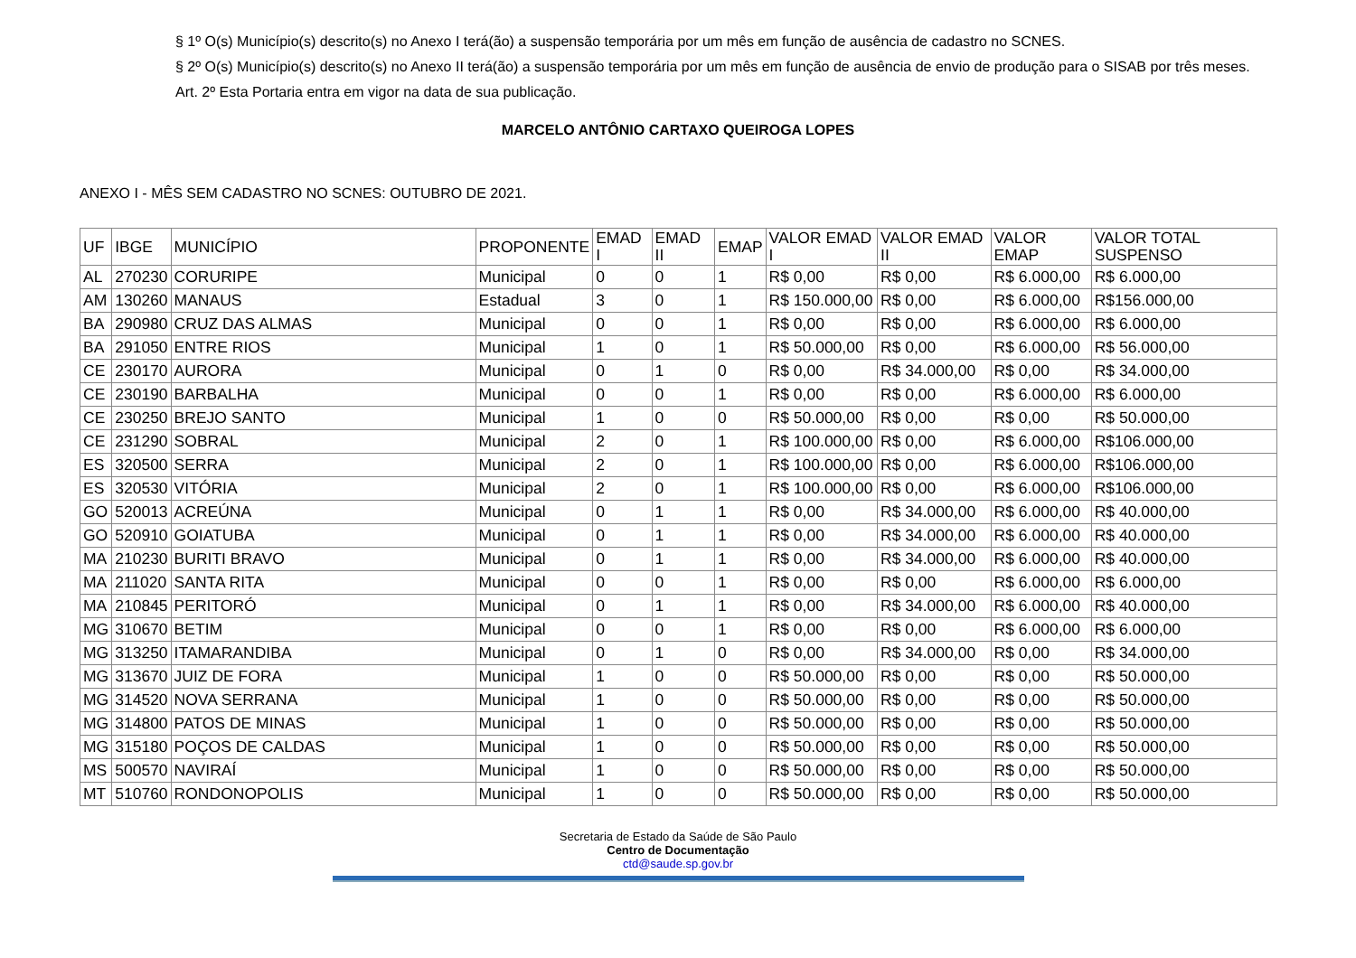§ 1º O(s) Município(s) descrito(s) no Anexo I terá(ão) a suspensão temporária por um mês em função de ausência de cadastro no SCNES.
§ 2º O(s) Município(s) descrito(s) no Anexo II terá(ão) a suspensão temporária por um mês em função de ausência de envio de produção para o SISAB por três meses.
Art. 2º Esta Portaria entra em vigor na data de sua publicação.
MARCELO ANTÔNIO CARTAXO QUEIROGA LOPES
ANEXO I - MÊS SEM CADASTRO NO SCNES: OUTUBRO DE 2021.
| UF | IBGE | MUNICÍPIO | PROPONENTE | EMAD I | EMAD II | EMAP | VALOR EMAD I | VALOR EMAD II | VALOR EMAP | VALOR TOTAL SUSPENSO |
| --- | --- | --- | --- | --- | --- | --- | --- | --- | --- | --- |
| AL | 270230 | CORURIPE | Municipal | 0 | 0 | 1 | R$ 0,00 | R$ 0,00 | R$ 6.000,00 | R$ 6.000,00 |
| AM | 130260 | MANAUS | Estadual | 3 | 0 | 1 | R$ 150.000,00 | R$ 0,00 | R$ 6.000,00 | R$156.000,00 |
| BA | 290980 | CRUZ DAS ALMAS | Municipal | 0 | 0 | 1 | R$ 0,00 | R$ 0,00 | R$ 6.000,00 | R$ 6.000,00 |
| BA | 291050 | ENTRE RIOS | Municipal | 1 | 0 | 1 | R$ 50.000,00 | R$ 0,00 | R$ 6.000,00 | R$ 56.000,00 |
| CE | 230170 | AURORA | Municipal | 0 | 1 | 0 | R$ 0,00 | R$ 34.000,00 | R$ 0,00 | R$ 34.000,00 |
| CE | 230190 | BARBALHA | Municipal | 0 | 0 | 1 | R$ 0,00 | R$ 0,00 | R$ 6.000,00 | R$ 6.000,00 |
| CE | 230250 | BREJO SANTO | Municipal | 1 | 0 | 0 | R$ 50.000,00 | R$ 0,00 | R$ 0,00 | R$ 50.000,00 |
| CE | 231290 | SOBRAL | Municipal | 2 | 0 | 1 | R$ 100.000,00 | R$ 0,00 | R$ 6.000,00 | R$106.000,00 |
| ES | 320500 | SERRA | Municipal | 2 | 0 | 1 | R$ 100.000,00 | R$ 0,00 | R$ 6.000,00 | R$106.000,00 |
| ES | 320530 | VITÓRIA | Municipal | 2 | 0 | 1 | R$ 100.000,00 | R$ 0,00 | R$ 6.000,00 | R$106.000,00 |
| GO | 520013 | ACREÚNA | Municipal | 0 | 1 | 1 | R$ 0,00 | R$ 34.000,00 | R$ 6.000,00 | R$ 40.000,00 |
| GO | 520910 | GOIATUBA | Municipal | 0 | 1 | 1 | R$ 0,00 | R$ 34.000,00 | R$ 6.000,00 | R$ 40.000,00 |
| MA | 210230 | BURITI BRAVO | Municipal | 0 | 1 | 1 | R$ 0,00 | R$ 34.000,00 | R$ 6.000,00 | R$ 40.000,00 |
| MA | 211020 | SANTA RITA | Municipal | 0 | 0 | 1 | R$ 0,00 | R$ 0,00 | R$ 6.000,00 | R$ 6.000,00 |
| MA | 210845 | PERITORÓ | Municipal | 0 | 1 | 1 | R$ 0,00 | R$ 34.000,00 | R$ 6.000,00 | R$ 40.000,00 |
| MG | 310670 | BETIM | Municipal | 0 | 0 | 1 | R$ 0,00 | R$ 0,00 | R$ 6.000,00 | R$ 6.000,00 |
| MG | 313250 | ITAMARANDIBA | Municipal | 0 | 1 | 0 | R$ 0,00 | R$ 34.000,00 | R$ 0,00 | R$ 34.000,00 |
| MG | 313670 | JUIZ DE FORA | Municipal | 1 | 0 | 0 | R$ 50.000,00 | R$ 0,00 | R$ 0,00 | R$ 50.000,00 |
| MG | 314520 | NOVA SERRANA | Municipal | 1 | 0 | 0 | R$ 50.000,00 | R$ 0,00 | R$ 0,00 | R$ 50.000,00 |
| MG | 314800 | PATOS DE MINAS | Municipal | 1 | 0 | 0 | R$ 50.000,00 | R$ 0,00 | R$ 0,00 | R$ 50.000,00 |
| MG | 315180 | POÇOS DE CALDAS | Municipal | 1 | 0 | 0 | R$ 50.000,00 | R$ 0,00 | R$ 0,00 | R$ 50.000,00 |
| MS | 500570 | NAVIRAÍ | Municipal | 1 | 0 | 0 | R$ 50.000,00 | R$ 0,00 | R$ 0,00 | R$ 50.000,00 |
| MT | 510760 | RONDONOPOLIS | Municipal | 1 | 0 | 0 | R$ 50.000,00 | R$ 0,00 | R$ 0,00 | R$ 50.000,00 |
Secretaria de Estado da Saúde de São Paulo
Centro de Documentação
ctd@saude.sp.gov.br